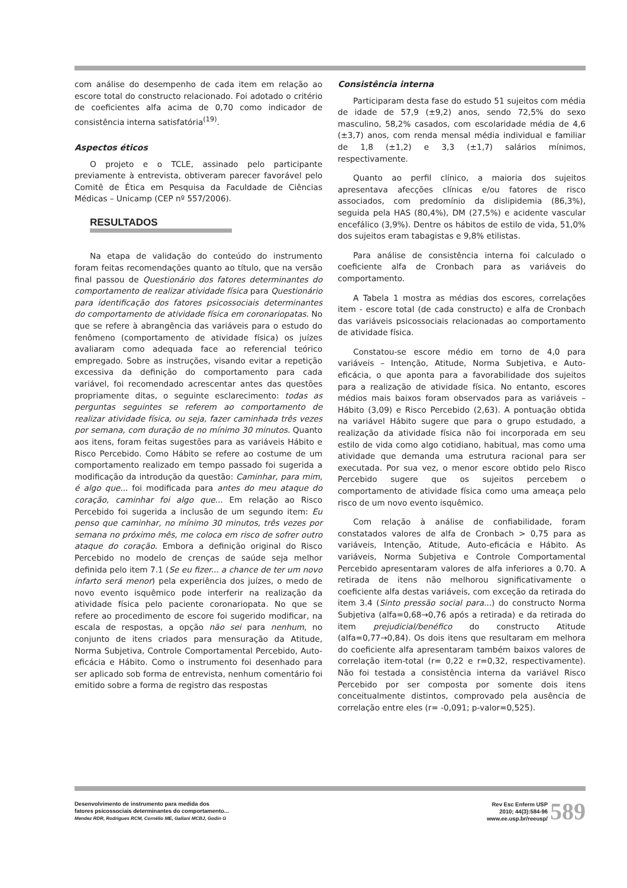com análise do desempenho de cada item em relação ao escore total do constructo relacionado. Foi adotado o critério de coeficientes alfa acima de 0,70 como indicador de consistência interna satisfatória<sup>(19)</sup>.
Aspectos éticos
O projeto e o TCLE, assinado pelo participante previamente à entrevista, obtiveram parecer favorável pelo Comitê de Ética em Pesquisa da Faculdade de Ciências Médicas – Unicamp (CEP nº 557/2006).
RESULTADOS
Na etapa de validação do conteúdo do instrumento foram feitas recomendações quanto ao título, que na versão final passou de Questionário dos fatores determinantes do comportamento de realizar atividade física para Questionário para identificação dos fatores psicossociais determinantes do comportamento de atividade física em coronariopatas. No que se refere à abrangência das variáveis para o estudo do fenômeno (comportamento de atividade física) os juízes avaliaram como adequada face ao referencial teórico empregado. Sobre as instruções, visando evitar a repetição excessiva da definição do comportamento para cada variável, foi recomendado acrescentar antes das questões propriamente ditas, o seguinte esclarecimento: todas as perguntas seguintes se referem ao comportamento de realizar atividade física, ou seja, fazer caminhada três vezes por semana, com duração de no mínimo 30 minutos. Quanto aos itens, foram feitas sugestões para as variáveis Hábito e Risco Percebido. Como Hábito se refere ao costume de um comportamento realizado em tempo passado foi sugerida a modificação da introdução da questão: Caminhar, para mim, é algo que... foi modificada para antes do meu ataque do coração, caminhar foi algo que... Em relação ao Risco Percebido foi sugerida a inclusão de um segundo item: Eu penso que caminhar, no mínimo 30 minutos, três vezes por semana no próximo mês, me coloca em risco de sofrer outro ataque do coração. Embora a definição original do Risco Percebido no modelo de crenças de saúde seja melhor definida pelo item 7.1 (Se eu fizer... a chance de ter um novo infarto será menor) pela experiência dos juízes, o medo de novo evento isquêmico pode interferir na realização da atividade física pelo paciente coronariopata. No que se refere ao procedimento de escore foi sugerido modificar, na escala de respostas, a opção não sei para nenhum, no conjunto de itens criados para mensuração da Atitude, Norma Subjetiva, Controle Comportamental Percebido, Auto-eficácia e Hábito. Como o instrumento foi desenhado para ser aplicado sob forma de entrevista, nenhum comentário foi emitido sobre a forma de registro das respostas
Consistência interna
Participaram desta fase do estudo 51 sujeitos com média de idade de 57,9 (±9,2) anos, sendo 72,5% do sexo masculino, 58,2% casados, com escolaridade média de 4,6 (±3,7) anos, com renda mensal média individual e familiar de 1,8 (±1,2) e 3,3 (±1,7) salários mínimos, respectivamente.
Quanto ao perfil clínico, a maioria dos sujeitos apresentava afecções clínicas e/ou fatores de risco associados, com predomínio da dislipidemia (86,3%), seguida pela HAS (80,4%), DM (27,5%) e acidente vascular encefálico (3,9%). Dentre os hábitos de estilo de vida, 51,0% dos sujeitos eram tabagistas e 9,8% etilistas.
Para análise de consistência interna foi calculado o coeficiente alfa de Cronbach para as variáveis do comportamento.
A Tabela 1 mostra as médias dos escores, correlações item - escore total (de cada constructo) e alfa de Cronbach das variáveis psicossociais relacionadas ao comportamento de atividade física.
Constatou-se escore médio em torno de 4,0 para variáveis – Intenção, Atitude, Norma Subjetiva, e Auto-eficácia, o que aponta para a favorabilidade dos sujeitos para a realização de atividade física. No entanto, escores médios mais baixos foram observados para as variáveis – Hábito (3,09) e Risco Percebido (2,63). A pontuação obtida na variável Hábito sugere que para o grupo estudado, a realização da atividade física não foi incorporada em seu estilo de vida como algo cotidiano, habitual, mas como uma atividade que demanda uma estrutura racional para ser executada. Por sua vez, o menor escore obtido pelo Risco Percebido sugere que os sujeitos percebem o comportamento de atividade física como uma ameaça pelo risco de um novo evento isquêmico.
Com relação à análise de confiabilidade, foram constatados valores de alfa de Cronbach > 0,75 para as variáveis, Intenção, Atitude, Auto-eficácia e Hábito. As variáveis, Norma Subjetiva e Controle Comportamental Percebido apresentaram valores de alfa inferiores a 0,70. A retirada de itens não melhorou significativamente o coeficiente alfa destas variáveis, com exceção da retirada do item 3.4 (Sinto pressão social para...) do constructo Norma Subjetiva (alfa=0,68→0,76 após a retirada) e da retirada do item prejudicial/benéfico do constructo Atitude (alfa=0,77→0,84). Os dois itens que resultaram em melhora do coeficiente alfa apresentaram também baixos valores de correlação item-total (r= 0,22 e r=0,32, respectivamente). Não foi testada a consistência interna da variável Risco Percebido por ser composta por somente dois itens conceitualmente distintos, comprovado pela ausência de correlação entre eles (r= -0,091; p-valor=0,525).
Desenvolvimento de instrumento para medida dos
fatores psicossociais determinantes do comportamento...
Mendez RDR, Rodrigues RCM, Cornélio ME, Gallani MCBJ, Godin G
Rev Esc Enferm USP
2010; 44(3):584-96
www.ee.usp.br/reeusp/
589